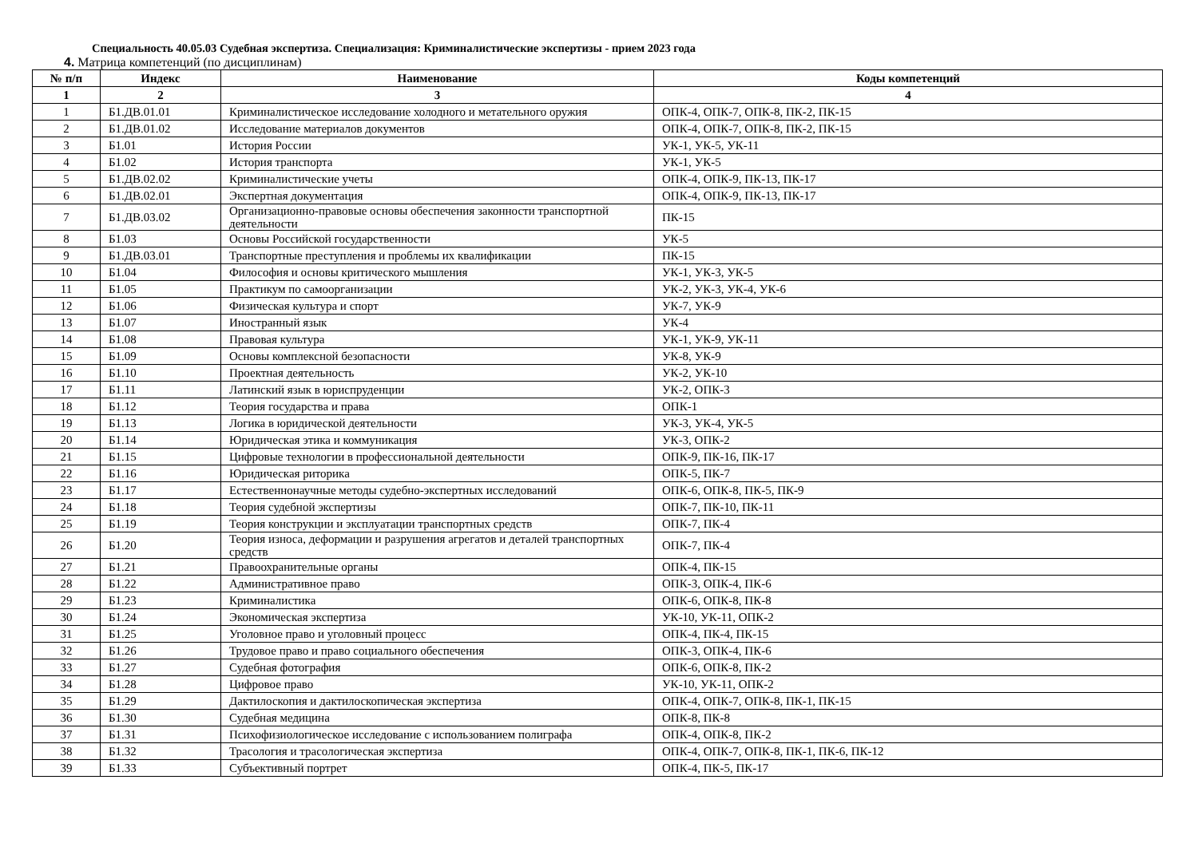Специальность 40.05.03 Судебная экспертиза. Специализация: Криминалистические экспертизы - прием 2023 года
4. Матрица компетенций (по дисциплинам)
| № п/п | Индекс | Наименование | Коды компетенций |
| --- | --- | --- | --- |
| 1 | 2 | 3 | 4 |
| 1 | Б1.ДВ.01.01 | Криминалистическое исследование холодного и метательного оружия | ОПК-4, ОПК-7, ОПК-8, ПК-2, ПК-15 |
| 2 | Б1.ДВ.01.02 | Исследование материалов документов | ОПК-4, ОПК-7, ОПК-8, ПК-2, ПК-15 |
| 3 | Б1.01 | История России | УК-1, УК-5, УК-11 |
| 4 | Б1.02 | История транспорта | УК-1, УК-5 |
| 5 | Б1.ДВ.02.02 | Криминалистические учеты | ОПК-4, ОПК-9, ПК-13, ПК-17 |
| 6 | Б1.ДВ.02.01 | Экспертная документация | ОПК-4, ОПК-9, ПК-13, ПК-17 |
| 7 | Б1.ДВ.03.02 | Организационно-правовые основы обеспечения законности транспортной деятельности | ПК-15 |
| 8 | Б1.03 | Основы Российской государственности | УК-5 |
| 9 | Б1.ДВ.03.01 | Транспортные преступления и проблемы их квалификации | ПК-15 |
| 10 | Б1.04 | Философия и основы критического мышления | УК-1, УК-3, УК-5 |
| 11 | Б1.05 | Практикум по самоорганизации | УК-2, УК-3, УК-4, УК-6 |
| 12 | Б1.06 | Физическая культура и спорт | УК-7, УК-9 |
| 13 | Б1.07 | Иностранный язык | УК-4 |
| 14 | Б1.08 | Правовая культура | УК-1, УК-9, УК-11 |
| 15 | Б1.09 | Основы комплексной безопасности | УК-8, УК-9 |
| 16 | Б1.10 | Проектная деятельность | УК-2, УК-10 |
| 17 | Б1.11 | Латинский язык в юриспруденции | УК-2, ОПК-3 |
| 18 | Б1.12 | Теория государства и права | ОПК-1 |
| 19 | Б1.13 | Логика в юридической деятельности | УК-3, УК-4, УК-5 |
| 20 | Б1.14 | Юридическая этика и коммуникация | УК-3, ОПК-2 |
| 21 | Б1.15 | Цифровые технологии в профессиональной деятельности | ОПК-9, ПК-16, ПК-17 |
| 22 | Б1.16 | Юридическая риторика | ОПК-5, ПК-7 |
| 23 | Б1.17 | Естественнонаучные методы судебно-экспертных исследований | ОПК-6, ОПК-8, ПК-5, ПК-9 |
| 24 | Б1.18 | Теория судебной экспертизы | ОПК-7, ПК-10, ПК-11 |
| 25 | Б1.19 | Теория конструкции и эксплуатации транспортных средств | ОПК-7, ПК-4 |
| 26 | Б1.20 | Теория износа, деформации и разрушения агрегатов и деталей транспортных средств | ОПК-7, ПК-4 |
| 27 | Б1.21 | Правоохранительные органы | ОПК-4, ПК-15 |
| 28 | Б1.22 | Административное право | ОПК-3, ОПК-4, ПК-6 |
| 29 | Б1.23 | Криминалистика | ОПК-6, ОПК-8, ПК-8 |
| 30 | Б1.24 | Экономическая экспертиза | УК-10, УК-11, ОПК-2 |
| 31 | Б1.25 | Уголовное право и уголовный процесс | ОПК-4, ПК-4, ПК-15 |
| 32 | Б1.26 | Трудовое право и право социального обеспечения | ОПК-3, ОПК-4, ПК-6 |
| 33 | Б1.27 | Судебная фотография | ОПК-6, ОПК-8, ПК-2 |
| 34 | Б1.28 | Цифровое право | УК-10, УК-11, ОПК-2 |
| 35 | Б1.29 | Дактилоскопия и дактилоскопическая экспертиза | ОПК-4, ОПК-7, ОПК-8, ПК-1, ПК-15 |
| 36 | Б1.30 | Судебная медицина | ОПК-8, ПК-8 |
| 37 | Б1.31 | Психофизиологическое исследование с использованием полиграфа | ОПК-4, ОПК-8, ПК-2 |
| 38 | Б1.32 | Трасология и трасологическая экспертиза | ОПК-4, ОПК-7, ОПК-8, ПК-1, ПК-6, ПК-12 |
| 39 | Б1.33 | Субъективный портрет | ОПК-4, ПК-5, ПК-17 |